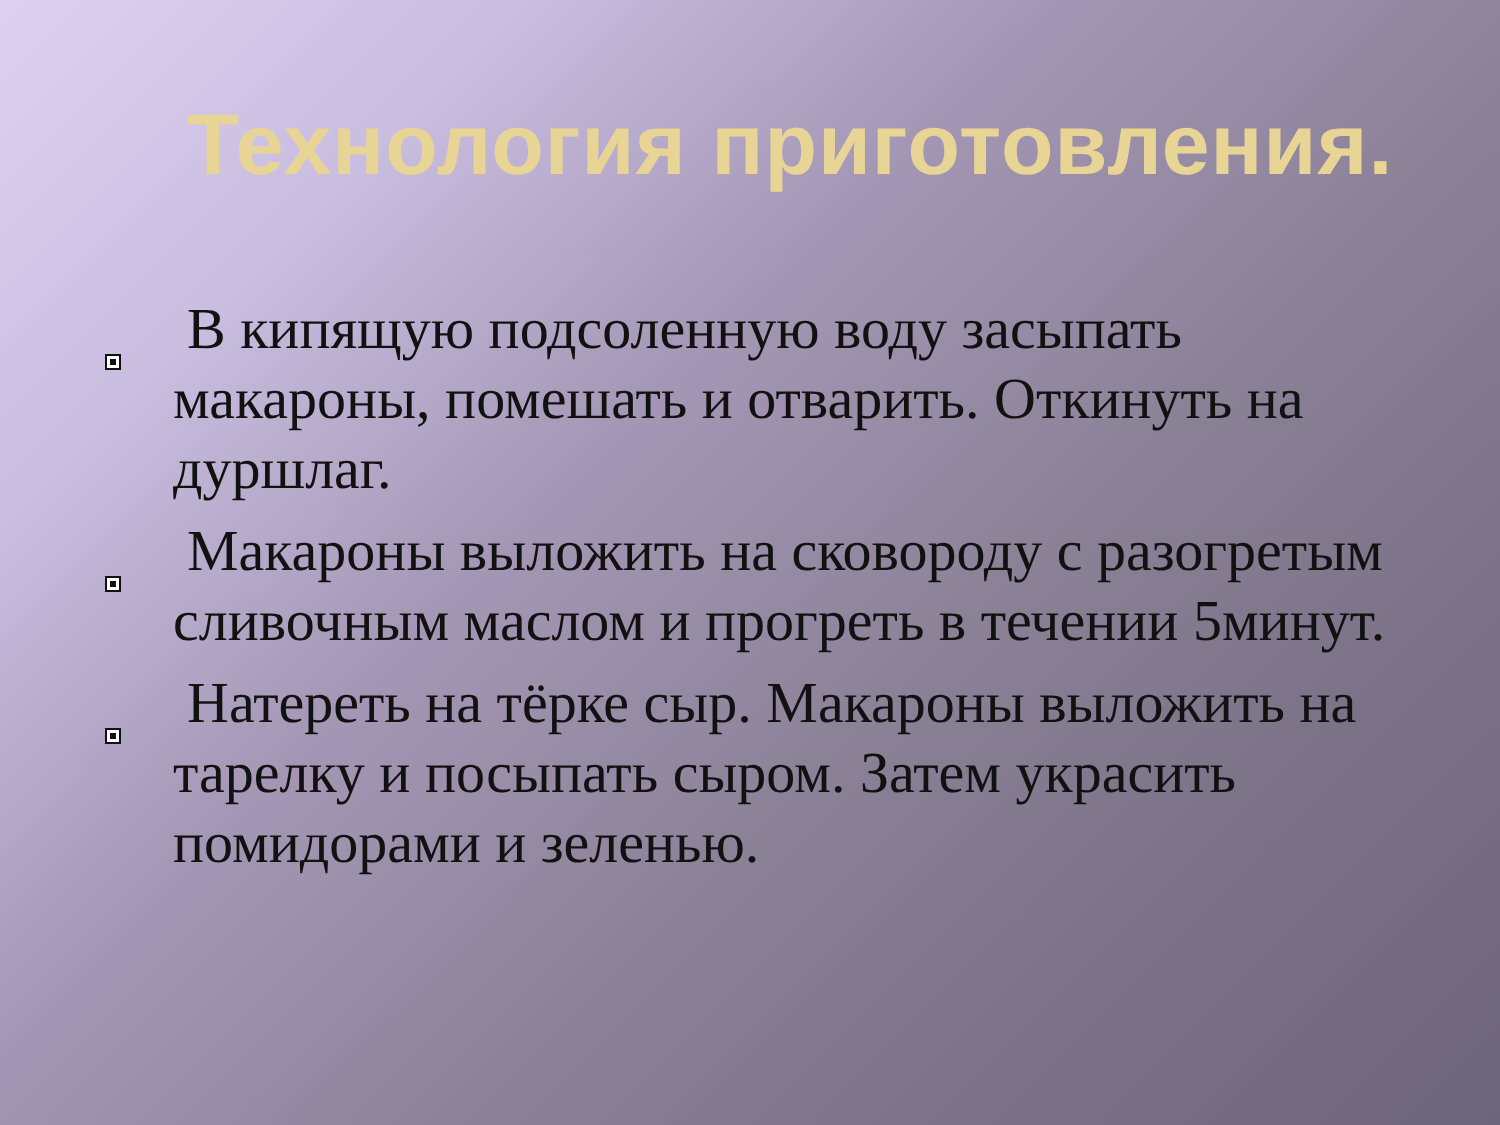Технология приготовления.
В кипящую подсоленную воду засыпать макароны, помешать и отварить. Откинуть на дуршлаг.
Макароны выложить на сковороду с разогретым сливочным маслом и прогреть в течении 5минут.
Натереть на тёрке сыр. Макароны выложить на тарелку и посыпать сыром. Затем украсить помидорами и зеленью.